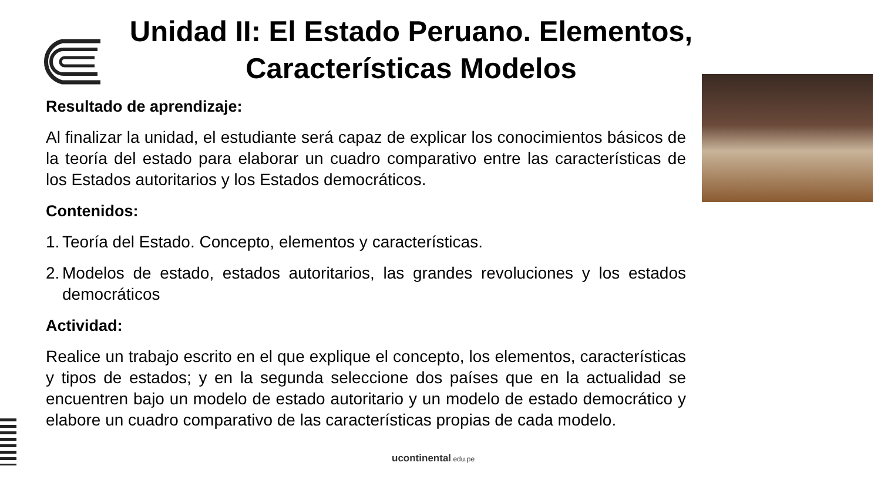Unidad II: El Estado Peruano. Elementos, Características Modelos
Resultado de aprendizaje:
Al finalizar la unidad, el estudiante será capaz de explicar los conocimientos básicos de la teoría del estado para elaborar un cuadro comparativo entre las características de los Estados autoritarios y los Estados democráticos.
Contenidos:
1. Teoría del Estado. Concepto, elementos y características.
2. Modelos de estado, estados autoritarios, las grandes revoluciones y los estados democráticos
Actividad:
Realice un trabajo escrito en el que explique el concepto, los elementos, características y tipos de estados; y en la segunda seleccione dos países que en la actualidad se encuentren bajo un modelo de estado autoritario y un modelo de estado democrático y elabore un cuadro comparativo de las características propias de cada modelo.
ucontinental.edu.pe